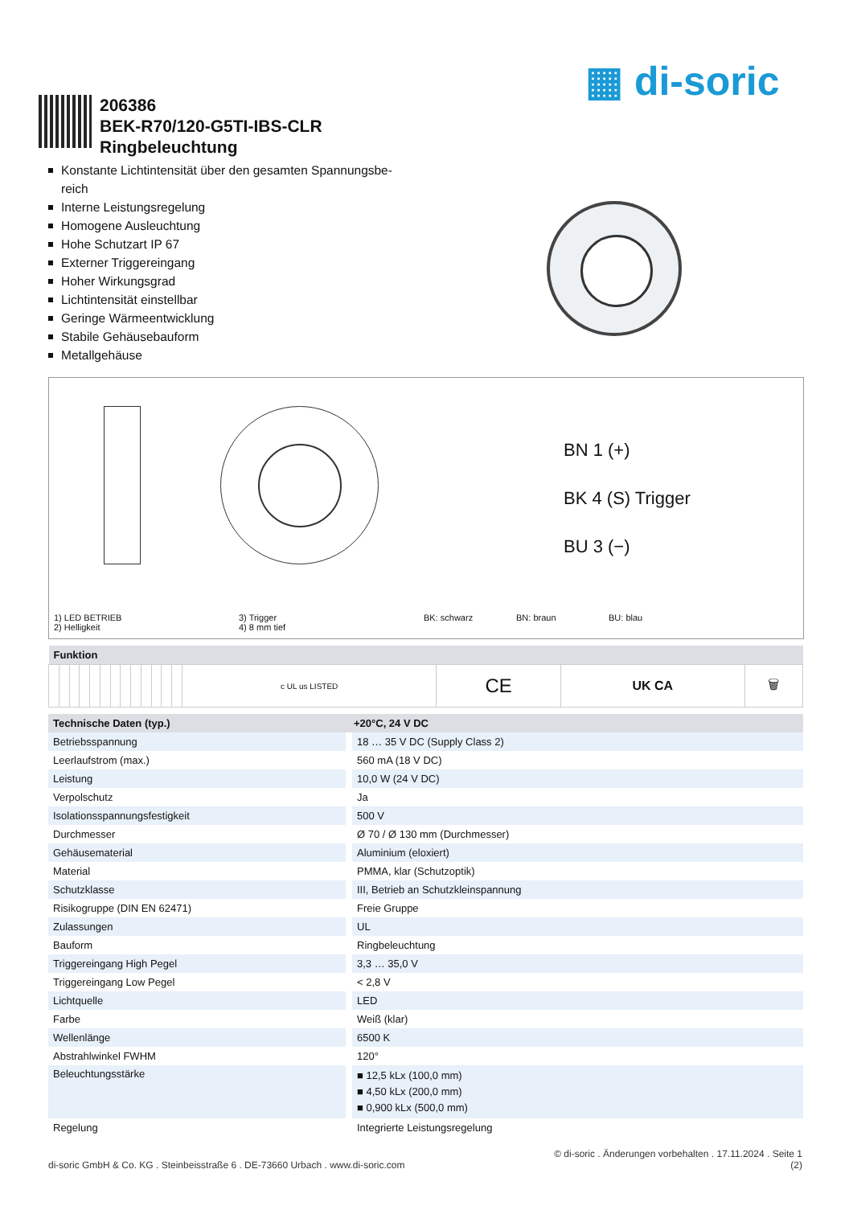▦ di-soric
206386
BEK-R70/120-G5TI-IBS-CLR
Ringbeleuchtung
Konstante Lichtintensität über den gesamten Spannungsbe-reich
Interne Leistungsregelung
Homogene Ausleuchtung
Hohe Schutzart IP 67
Externer Triggereingang
Hoher Wirkungsgrad
Lichtintensität einstellbar
Geringe Wärmeentwicklung
Stabile Gehäusebauform
Metallgehäuse
BN 1 (+)
BK 4 (S) Trigger
BU 3 (−)
1) LED BETRIEB
2) Helligkeit
3) Trigger
4) 8 mm tief
BK: schwarz BN: braun BU: blau
| Funktion | | | | | | | | | | | | | | | | |
| --- | --- | --- | --- | --- | --- | --- | --- | --- | --- | --- | --- | --- | --- | --- | --- | --- |
| | | | | | | | | | | | | | c UL us LISTED | CE | UK CA | 🗑 |
| Technische Daten (typ.) | +20°C, 24 V DC |
| --- | --- |
| Betriebsspannung | 18 … 35 V DC (Supply Class 2) |
| Leerlaufstrom (max.) | 560 mA (18 V DC) |
| Leistung | 10,0 W (24 V DC) |
| Verpolschutz | Ja |
| Isolationsspannungsfestigkeit | 500 V |
| Durchmesser | Ø 70 / Ø 130 mm (Durchmesser) |
| Gehäusematerial | Aluminium (eloxiert) |
| Material | PMMA, klar (Schutzoptik) |
| Schutzklasse | III, Betrieb an Schutzkleinspannung |
| Risikogruppe (DIN EN 62471) | Freie Gruppe |
| Zulassungen | UL |
| Bauform | Ringbeleuchtung |
| Triggereingang High Pegel | 3,3 … 35,0 V |
| Triggereingang Low Pegel | < 2,8 V |
| Lichtquelle | LED |
| Farbe | Weiß (klar) |
| Wellenlänge | 6500 K |
| Abstrahlwinkel FWHM | 120° |
| Beleuchtungsstärke | ■ 12,5 kLx (100,0 mm) ■ 4,50 kLx (200,0 mm) ■ 0,900 kLx (500,0 mm) |
| Regelung | Integrierte Leistungsregelung |
© di-soric . Änderungen vorbehalten . 17.11.2024 . Seite 1
di-soric GmbH & Co. KG . Steinbeisstraße 6 . DE-73660 Urbach . www.di-soric.com (2)